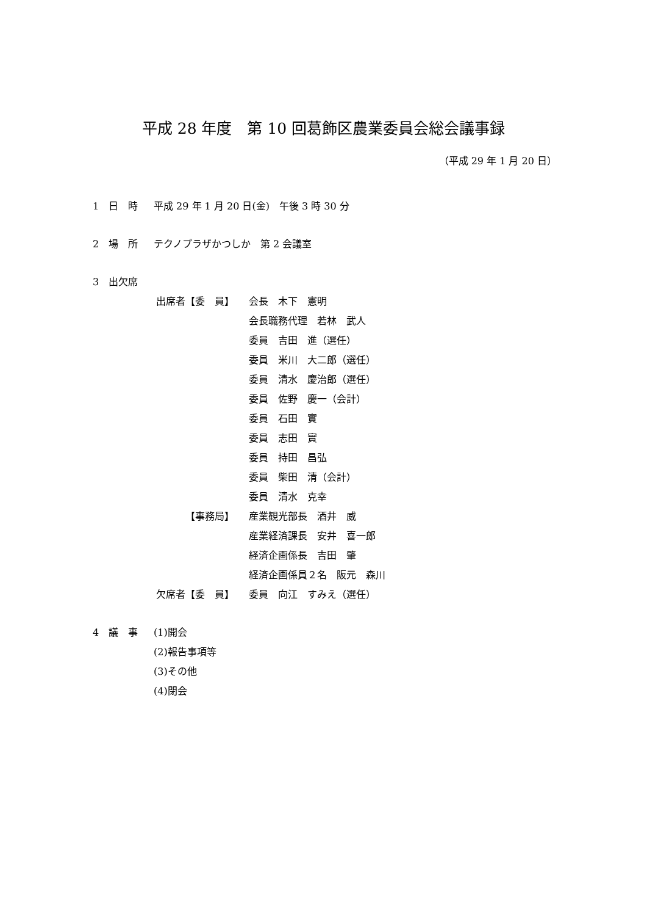平成 28 年度　第 10 回葛飾区農業委員会総会議事録
（平成 29 年 1 月 20 日）
1　日　時 平成 29 年 1 月 20 日(金)　午後 3 時 30 分
2　場　所 テクノプラザかつしか　第 2 会議室
3　出欠席
出席者【委　員】 会長　木下　憲明
会長職務代理　若林　武人
委員　吉田　進（選任）
委員　米川　大二郎（選任）
委員　清水　慶治郎（選任）
委員　佐野　慶一（会計）
委員　石田　實
委員　志田　實
委員　持田　昌弘
委員　柴田　清（会計）
委員　清水　克幸
【事務局】 産業観光部長　酒井　威
産業経済課長　安井　喜一郎
経済企画係長　吉田　肇
経済企画係員２名　阪元　森川
欠席者【委　員】 委員　向江　すみえ（選任）
4　議　事 (1)開会
(2)報告事項等
(3)その他
(4)閉会